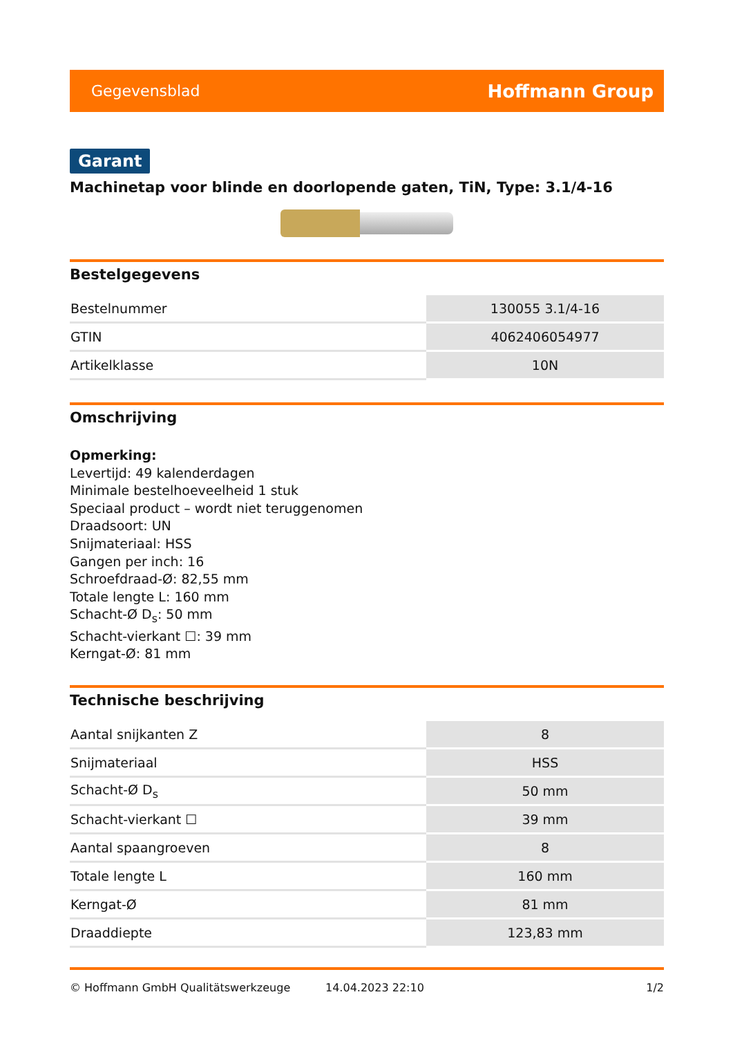Gegevensblad Hoffmann Group
Garant
Machinetap voor blinde en doorlopende gaten, TiN, Type: 3.1/4-16
Bestelgegevens
| Bestelnummer | 130055 3.1/4-16 |
| GTIN | 4062406054977 |
| Artikelklasse | 10N |
Omschrijving
Opmerking:
Levertijd: 49 kalenderdagen
Minimale bestelhoeveelheid 1 stuk
Speciaal product – wordt niet teruggenomen
Draadsoort: UN
Snijmateriaal: HSS
Gangen per inch: 16
Schroefdraad-Ø: 82,55 mm
Totale lengte L: 160 mm
Schacht-Ø D<sub>s</sub>: 50 mm
Schacht-vierkant ☐: 39 mm
Kerngat-Ø: 81 mm
Technische beschrijving
| Aantal snijkanten Z | 8 |
| Snijmateriaal | HSS |
| Schacht-Ø D<sub>s</sub> | 50 mm |
| Schacht-vierkant ☐ | 39 mm |
| Aantal spaangroeven | 8 |
| Totale lengte L | 160 mm |
| Kerngat-Ø | 81 mm |
| Draaddiepte | 123,83 mm |
© Hoffmann GmbH Qualitätswerkzeuge 14.04.2023 22:10 1/2